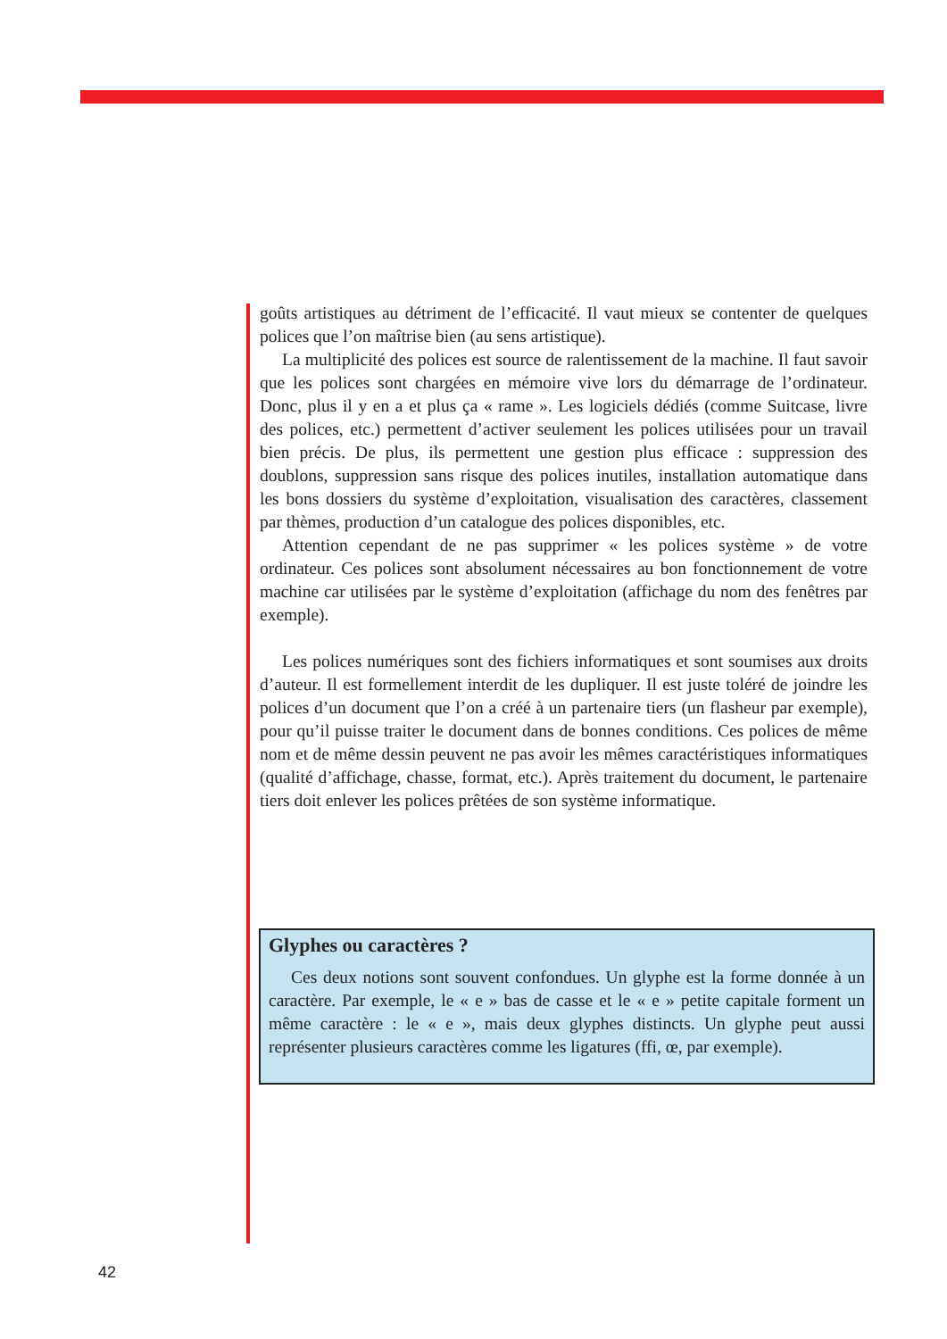goûts artistiques au détriment de l’efficacité. Il vaut mieux se contenter de quelques polices que l’on maîtrise bien (au sens artistique).
La multiplicité des polices est source de ralentissement de la machine. Il faut savoir que les polices sont chargées en mémoire vive lors du démarrage de l’ordinateur. Donc, plus il y en a et plus ça « rame ». Les logiciels dédiés (comme Suitcase, livre des polices, etc.) permettent d’activer seulement les polices utilisées pour un travail bien précis. De plus, ils permettent une gestion plus efficace : suppression des doublons, suppression sans risque des polices inutiles, installation automatique dans les bons dossiers du système d’exploitation, visualisation des caractères, classement par thèmes, production d’un catalogue des polices disponibles, etc.
Attention cependant de ne pas supprimer « les polices système » de votre ordinateur. Ces polices sont absolument nécessaires au bon fonctionnement de votre machine car utilisées par le système d’exploitation (affichage du nom des fenêtres par exemple).
Les polices numériques sont des fichiers informatiques et sont soumises aux droits d’auteur. Il est formellement interdit de les dupliquer. Il est juste toléré de joindre les polices d’un document que l’on a créé à un partenaire tiers (un flasheur par exemple), pour qu’il puisse traiter le document dans de bonnes conditions. Ces polices de même nom et de même dessin peuvent ne pas avoir les mêmes caractéristiques informatiques (qualité d’affichage, chasse, format, etc.). Après traitement du document, le partenaire tiers doit enlever les polices prêtées de son système informatique.
Glyphes ou caractères ?
Ces deux notions sont souvent confondues. Un glyphe est la forme donnée à un caractère. Par exemple, le « e » bas de casse et le « e » petite capitale forment un même caractère : le « e », mais deux glyphes distincts. Un glyphe peut aussi représenter plusieurs caractères comme les ligatures (ffi, œ, par exemple).
42